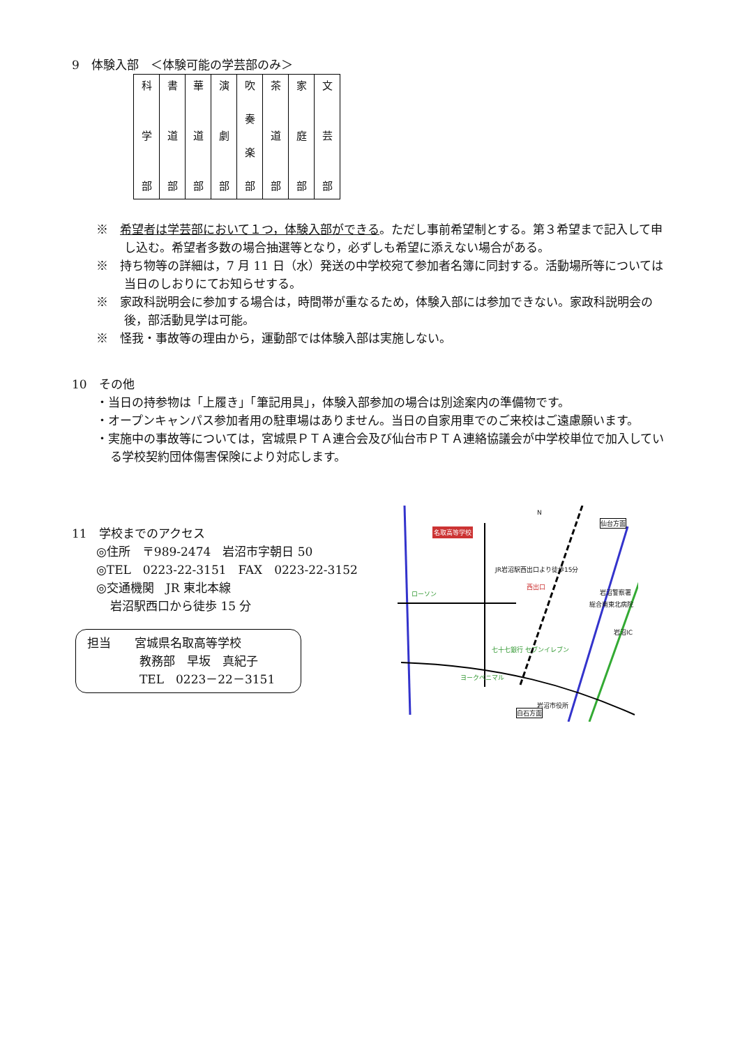9　体験入部　＜体験可能の学芸部のみ＞
| 科 学 部 | 書 道 部 | 華 道 部 | 演 劇 部 | 吹 奏 楽 部 | 茶 道 部 | 家 庭 部 | 文 芸 部 |
※　希望者は学芸部において１つ，体験入部ができる。ただし事前希望制とする。第３希望まで記入して申し込む。希望者多数の場合抽選等となり，必ずしも希望に添えない場合がある。
※　持ち物等の詳細は，7 月 11 日（水）発送の中学校宛て参加者名簿に同封する。活動場所等については当日のしおりにてお知らせする。
※　家政科説明会に参加する場合は，時間帯が重なるため，体験入部には参加できない。家政科説明会の後，部活動見学は可能。
※　怪我・事故等の理由から，運動部では体験入部は実施しない。
10　その他
・当日の持参物は「上履き」「筆記用具」，体験入部参加の場合は別途案内の準備物です。
・オープンキャンパス参加者用の駐車場はありません。当日の自家用車でのご来校はご遠慮願います。
・実施中の事故等については，宮城県ＰＴＡ連合会及び仙台市ＰＴＡ連絡協議会が中学校単位で加入している学校契約団体傷害保険により対応します。
11　学校までのアクセス
◎住所　〒989-2474　岩沼市字朝日 50
◎TEL　0223-22-3151　FAX　0223-22-3152
◎交通機関　JR 東北本線
岩沼駅西口から徒歩 15 分
担当　　宮城県名取高等学校
教務部　早坂　真紀子
TEL　0223－22－3151
名取高等学校
仙台方面
白石方面
岩沼警察署
総合南東北病院
岩沼IC
ローソン
JR岩沼駅西出口より徒歩15分
西出口
岩沼市役所
七十七銀行 セブンイレブン
ヨークベニマル
N